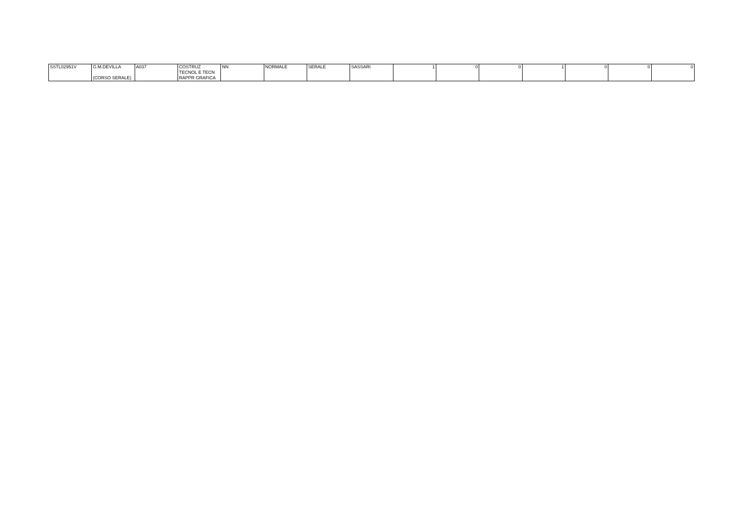| SSTL02951V | G.M.DEVILLA (CORSO SERALE) | A037 | COSTRUZ TECNOL E TECN RAPPR GRAFICA | NN | NORMALE | SERALE | SASSARI | 1 | 0 | 0 | 1 | 0 | 0 | 0 |